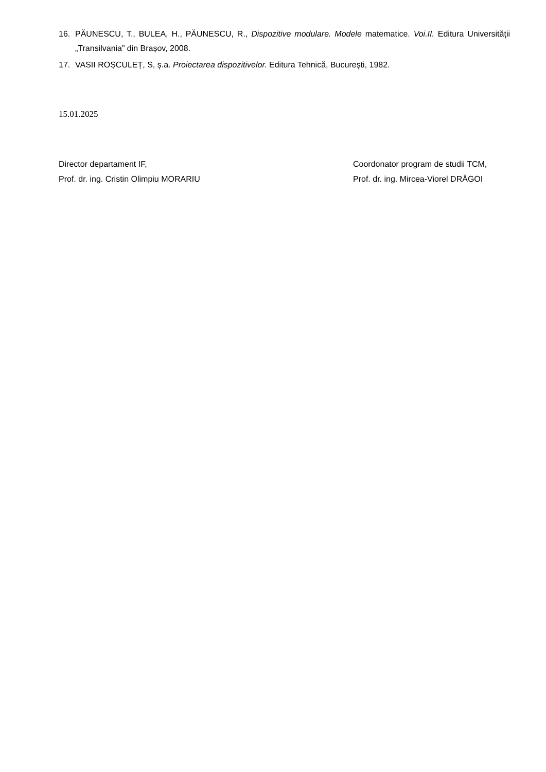16. PĂUNESCU, T., BULEA, H., PĂUNESCU, R., Dispozitive modulare. Modele matematice. Voi.II. Editura Universității „Transilvania” din Brașov, 2008.
17. VASII ROȘCULEȚ, S, ș.a. Proiectarea dispozitivelor. Editura Tehnică, București, 1982.
15.01.2025
Director departament IF,
Prof. dr. ing. Cristin Olimpiu MORARIU
Coordonator program de studii TCM,
Prof. dr. ing. Mircea-Viorel DRĂGOI